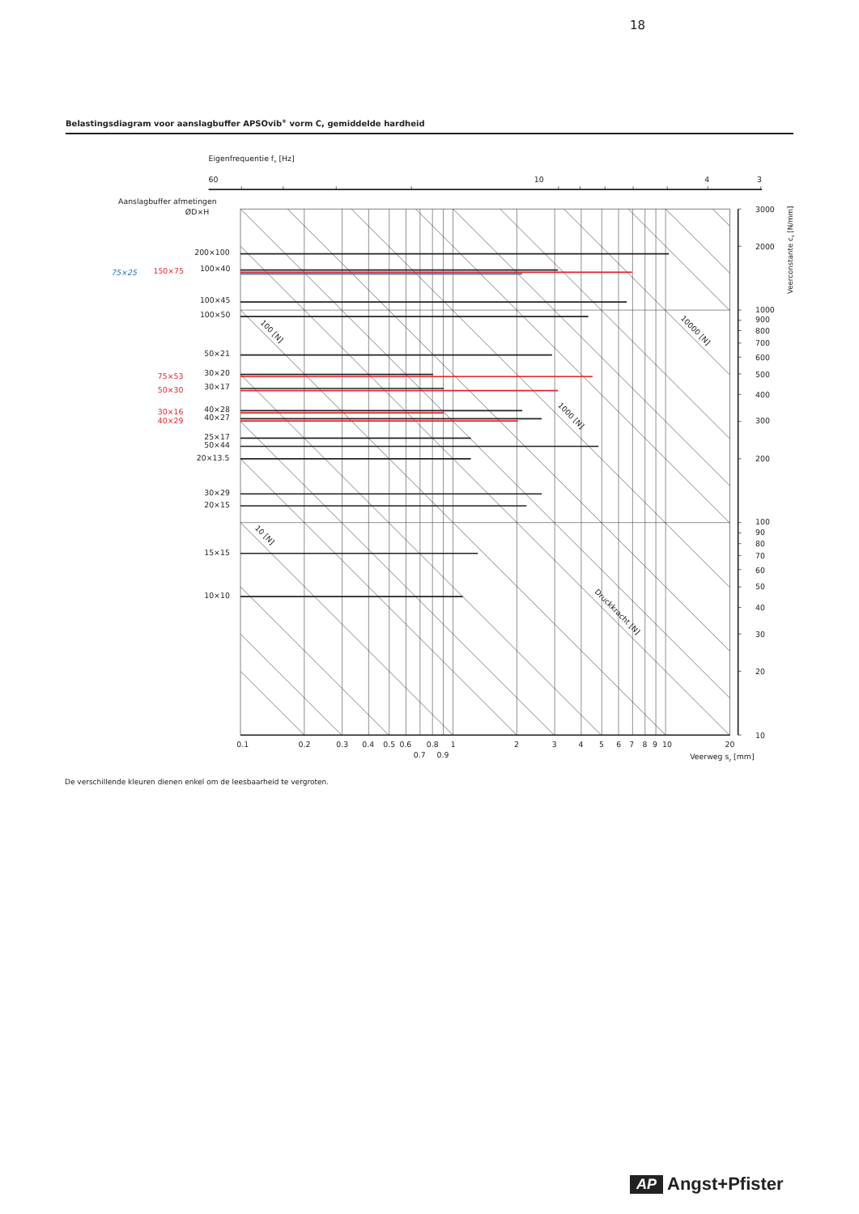18
Belastingsdiagram voor aanslagbuffer APSOvib<sup>®</sup> vorm C, gemiddelde hardheid
Eigenfrequentie fo [Hz]
60
10
4
3
Aanslagbuffer afmetingen
ØD×H
200×100
75×25
150×75
100×40
100×45
100×50
50×21
75×53
30×20
50×30
30×17
30×16
40×28
40×29
40×27
25×17
50×44
20×13.5
30×29
20×15
15×15
10×10
100 [N]
10000 [N]
1000 [N]
10 [N]
Druckkracht [N]
0.1
0.2
0.3
0.4
0.5
0.6
0.8
1
2
3
4
5
6
7
8
9
10
20
0.7
0.9
Veerweg sz [mm]
3000
2000
1000
900
800
700
600
500
400
300
200
100
90
80
70
60
50
40
30
20
10
Veerconstante cz [N/mm]
De verschillende kleuren dienen enkel om de leesbaarheid te vergroten.
AP Angst+Pfister